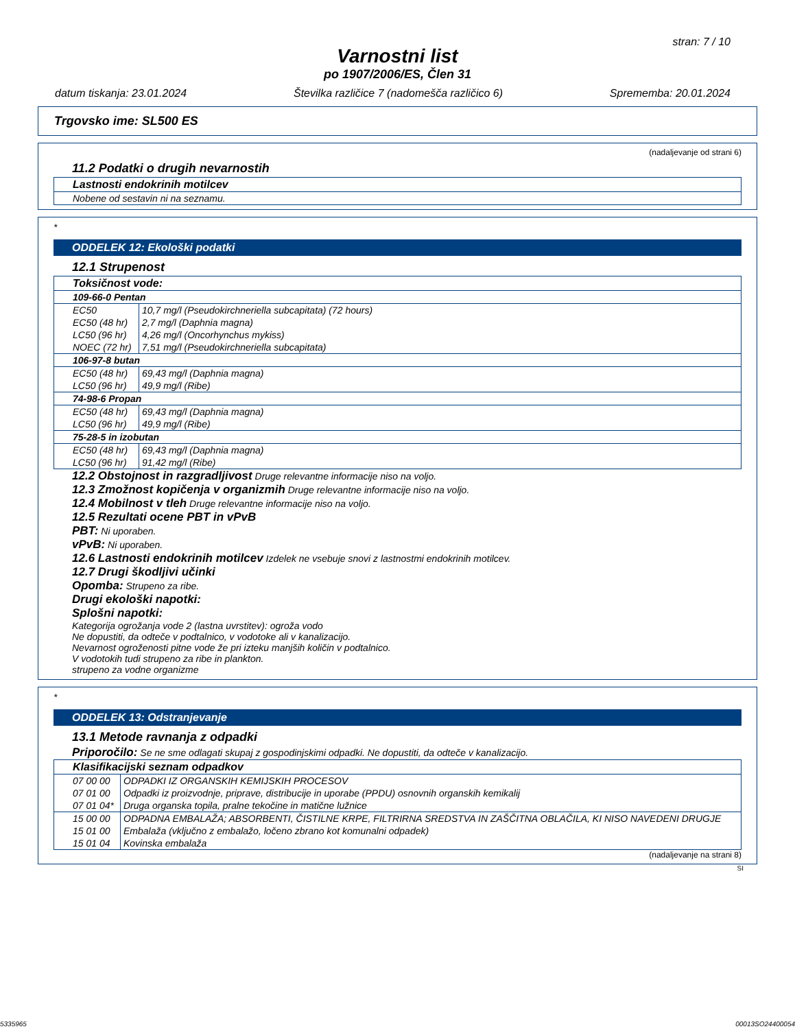stran: 7 / 10
Varnostni list
po 1907/2006/ES, Člen 31
datum tiskanja: 23.01.2024 Številka različice 7 (nadomešča različico 6) Sprememba: 20.01.2024
Trgovsko ime: SL500 ES
(nadaljevanje od strani 6)
11.2 Podatki o drugih nevarnostih
| Lastnosti endokrinih motilcev |
| Nobene od sestavin ni na seznamu. |
*
ODDELEK 12: Ekološki podatki
12.1 Strupenost
| Toksičnost vode: | |
| 109-66-0 Pentan | |
| EC50 | 10,7 mg/l (Pseudokirchneriella subcapitata) (72 hours) |
| EC50 (48 hr) | 2,7 mg/l (Daphnia magna) |
| LC50 (96 hr) | 4,26 mg/l (Oncorhynchus mykiss) |
| NOEC (72 hr) | 7,51 mg/l (Pseudokirchneriella subcapitata) |
| 106-97-8 butan | |
| EC50 (48 hr) | 69,43 mg/l (Daphnia magna) |
| LC50 (96 hr) | 49,9 mg/l (Ribe) |
| 74-98-6 Propan | |
| EC50 (48 hr) | 69,43 mg/l (Daphnia magna) |
| LC50 (96 hr) | 49,9 mg/l (Ribe) |
| 75-28-5 in izobutan | |
| EC50 (48 hr) | 69,43 mg/l (Daphnia magna) |
| LC50 (96 hr) | 91,42 mg/l (Ribe) |
12.2 Obstojnost in razgradljivost Druge relevantne informacije niso na voljo.
12.3 Zmožnost kopičenja v organizmih Druge relevantne informacije niso na voljo.
12.4 Mobilnost v tleh Druge relevantne informacije niso na voljo.
12.5 Rezultati ocene PBT in vPvB
PBT: Ni uporaben.
vPvB: Ni uporaben.
12.6 Lastnosti endokrinih motilcev Izdelek ne vsebuje snovi z lastnostmi endokrinih motilcev.
12.7 Drugi škodljivi učinki
Opomba: Strupeno za ribe.
Drugi ekološki napotki:
Splošni napotki:
Kategorija ogrožanja vode 2 (lastna uvrstitev): ogroža vodo
Ne dopustiti, da odteče v podtalnico, v vodotoke ali v kanalizacijo.
Nevarnost ogroženosti pitne vode že pri izteku manjših količin v podtalnico.
V vodotokih tudi strupeno za ribe in plankton.
strupeno za vodne organizme
*
ODDELEK 13: Odstranjevanje
13.1 Metode ravnanja z odpadki
Priporočilo: Se ne sme odlagati skupaj z gospodinjskimi odpadki. Ne dopustiti, da odteče v kanalizacijo.
| Klasifikacijski seznam odpadkov | |
| 07 00 00 | ODPADKI IZ ORGANSKIH KEMIJSKIH PROCESOV |
| 07 01 00 | Odpadki iz proizvodnje, priprave, distribucije in uporabe (PPDU) osnovnih organskih kemikalij |
| 07 01 04* | Druga organska topila, pralne tekočine in matične lužnice |
| 15 00 00 | ODPADNA EMBALAŽA; ABSORBENTI, ČISTILNE KRPE, FILTRIRNA SREDSTVA IN ZAŠČITNA OBLAČILA, KI NISO NAVEDENI DRUGJE |
| 15 01 00 | Embalaža (vključno z embalažo, ločeno zbrano kot komunalni odpadek) |
| 15 01 04 | Kovinska embalaža |
(nadaljevanje na strani 8)
SI
5335965 00013SO24400054